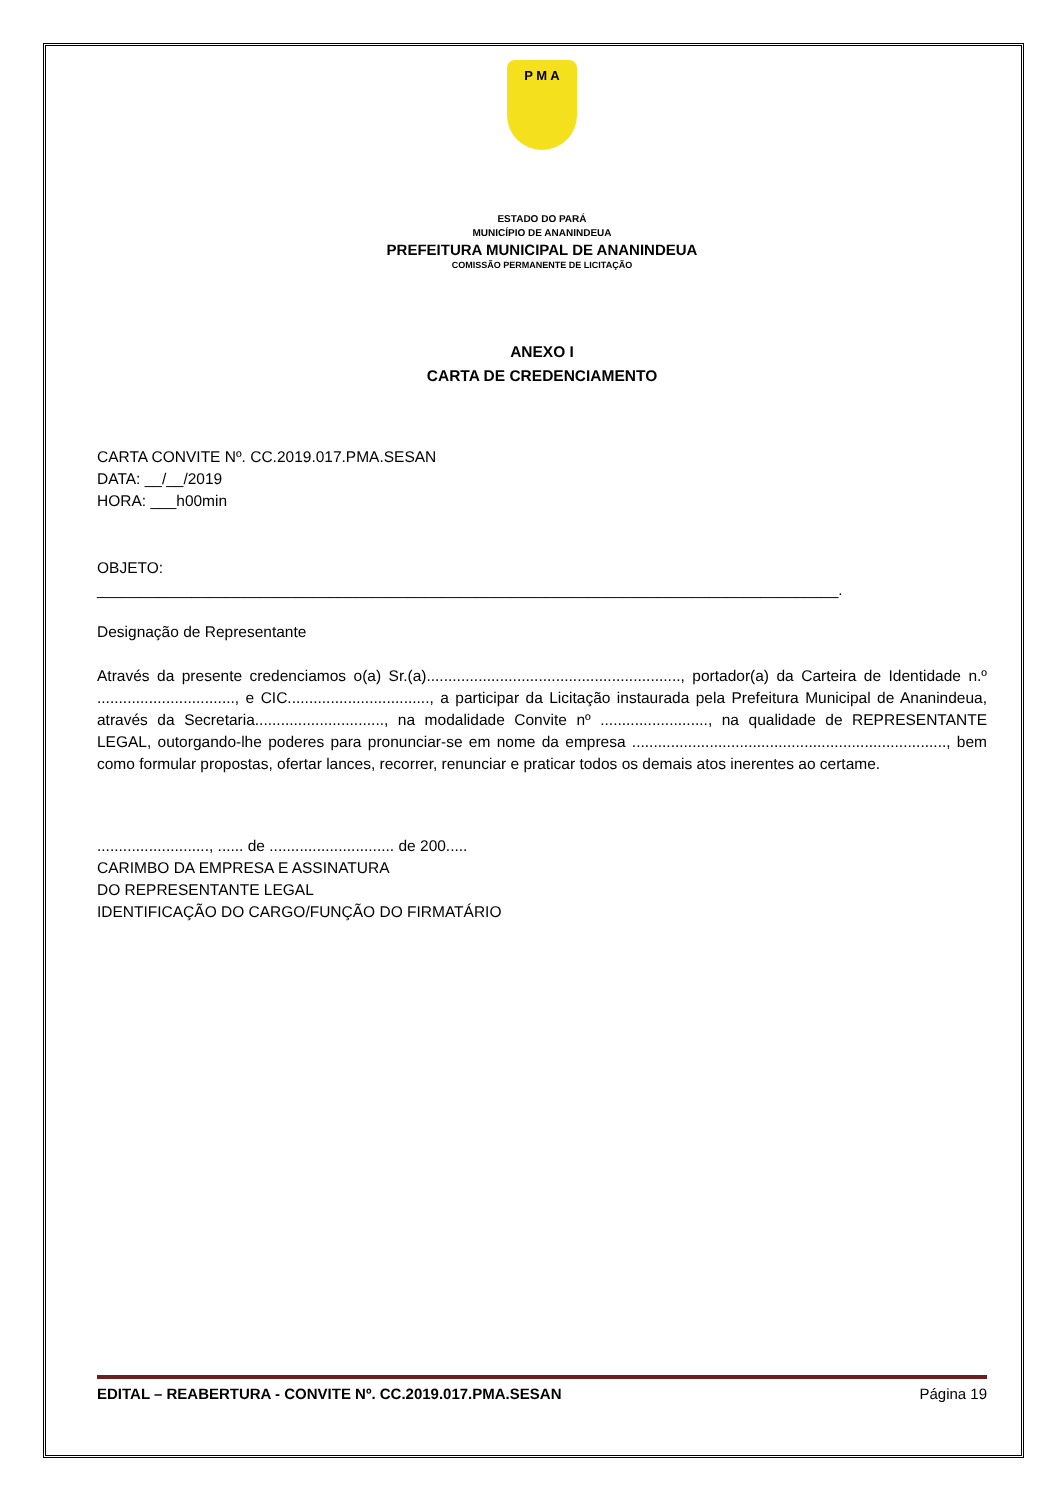P M A
ESTADO DO PARÁ
MUNICÍPIO DE ANANINDEUA
PREFEITURA MUNICIPAL DE ANANINDEUA
COMISSÃO PERMANENTE DE LICITAÇÃO
ANEXO I
CARTA DE CREDENCIAMENTO
CARTA CONVITE Nº. CC.2019.017.PMA.SESAN
DATA: __/__/2019
HORA: ___h00min
OBJETO:
______________________________________________________________________________________.
Designação de Representante
Através da presente credenciamos o(a) Sr.(a)..........................................................., portador(a) da Carteira de Identidade n.º ................................, e CIC................................., a participar da Licitação instaurada pela Prefeitura Municipal de Ananindeua, através da Secretaria.............................., na modalidade Convite nº ........................., na qualidade de REPRESENTANTE LEGAL, outorgando-lhe poderes para pronunciar-se em nome da empresa ........................................................................., bem como formular propostas, ofertar lances, recorrer, renunciar e praticar todos os demais atos inerentes ao certame.
.........................., ...... de ............................. de 200.....
CARIMBO DA EMPRESA E ASSINATURA
DO REPRESENTANTE LEGAL
IDENTIFICAÇÃO DO CARGO/FUNÇÃO DO FIRMATÁRIO
EDITAL – REABERTURA - CONVITE Nº. CC.2019.017.PMA.SESAN Página 19